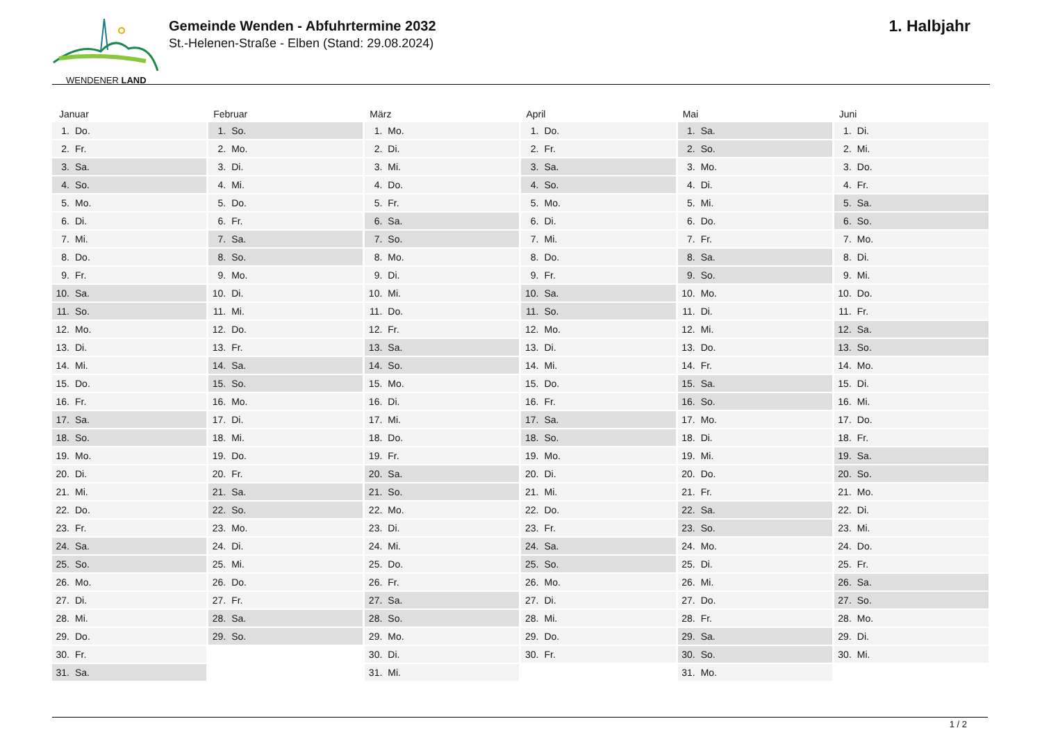WENDENER LAND
Gemeinde Wenden - Abfuhrtermine 2032
St.-Helenen-Straße - Elben (Stand: 29.08.2024)
1. Halbjahr
| Januar | | Februar | | März | | April | | Mai | | Juni | |
| --- | --- | --- | --- | --- | --- | --- | --- | --- | --- | --- | --- |
| 1. | Do. | 1. | So. | 1. | Mo. | 1. | Do. | 1. | Sa. | 1. | Di. |
| 2. | Fr. | 2. | Mo. | 2. | Di. | 2. | Fr. | 2. | So. | 2. | Mi. |
| 3. | Sa. | 3. | Di. | 3. | Mi. | 3. | Sa. | 3. | Mo. | 3. | Do. |
| 4. | So. | 4. | Mi. | 4. | Do. | 4. | So. | 4. | Di. | 4. | Fr. |
| 5. | Mo. | 5. | Do. | 5. | Fr. | 5. | Mo. | 5. | Mi. | 5. | Sa. |
| 6. | Di. | 6. | Fr. | 6. | Sa. | 6. | Di. | 6. | Do. | 6. | So. |
| 7. | Mi. | 7. | Sa. | 7. | So. | 7. | Mi. | 7. | Fr. | 7. | Mo. |
| 8. | Do. | 8. | So. | 8. | Mo. | 8. | Do. | 8. | Sa. | 8. | Di. |
| 9. | Fr. | 9. | Mo. | 9. | Di. | 9. | Fr. | 9. | So. | 9. | Mi. |
| 10. | Sa. | 10. | Di. | 10. | Mi. | 10. | Sa. | 10. | Mo. | 10. | Do. |
| 11. | So. | 11. | Mi. | 11. | Do. | 11. | So. | 11. | Di. | 11. | Fr. |
| 12. | Mo. | 12. | Do. | 12. | Fr. | 12. | Mo. | 12. | Mi. | 12. | Sa. |
| 13. | Di. | 13. | Fr. | 13. | Sa. | 13. | Di. | 13. | Do. | 13. | So. |
| 14. | Mi. | 14. | Sa. | 14. | So. | 14. | Mi. | 14. | Fr. | 14. | Mo. |
| 15. | Do. | 15. | So. | 15. | Mo. | 15. | Do. | 15. | Sa. | 15. | Di. |
| 16. | Fr. | 16. | Mo. | 16. | Di. | 16. | Fr. | 16. | So. | 16. | Mi. |
| 17. | Sa. | 17. | Di. | 17. | Mi. | 17. | Sa. | 17. | Mo. | 17. | Do. |
| 18. | So. | 18. | Mi. | 18. | Do. | 18. | So. | 18. | Di. | 18. | Fr. |
| 19. | Mo. | 19. | Do. | 19. | Fr. | 19. | Mo. | 19. | Mi. | 19. | Sa. |
| 20. | Di. | 20. | Fr. | 20. | Sa. | 20. | Di. | 20. | Do. | 20. | So. |
| 21. | Mi. | 21. | Sa. | 21. | So. | 21. | Mi. | 21. | Fr. | 21. | Mo. |
| 22. | Do. | 22. | So. | 22. | Mo. | 22. | Do. | 22. | Sa. | 22. | Di. |
| 23. | Fr. | 23. | Mo. | 23. | Di. | 23. | Fr. | 23. | So. | 23. | Mi. |
| 24. | Sa. | 24. | Di. | 24. | Mi. | 24. | Sa. | 24. | Mo. | 24. | Do. |
| 25. | So. | 25. | Mi. | 25. | Do. | 25. | So. | 25. | Di. | 25. | Fr. |
| 26. | Mo. | 26. | Do. | 26. | Fr. | 26. | Mo. | 26. | Mi. | 26. | Sa. |
| 27. | Di. | 27. | Fr. | 27. | Sa. | 27. | Di. | 27. | Do. | 27. | So. |
| 28. | Mi. | 28. | Sa. | 28. | So. | 28. | Mi. | 28. | Fr. | 28. | Mo. |
| 29. | Do. | 29. | So. | 29. | Mo. | 29. | Do. | 29. | Sa. | 29. | Di. |
| 30. | Fr. | | | 30. | Di. | 30. | Fr. | 30. | So. | 30. | Mi. |
| 31. | Sa. | | | 31. | Mi. | | | 31. | Mo. | | |
1 / 2